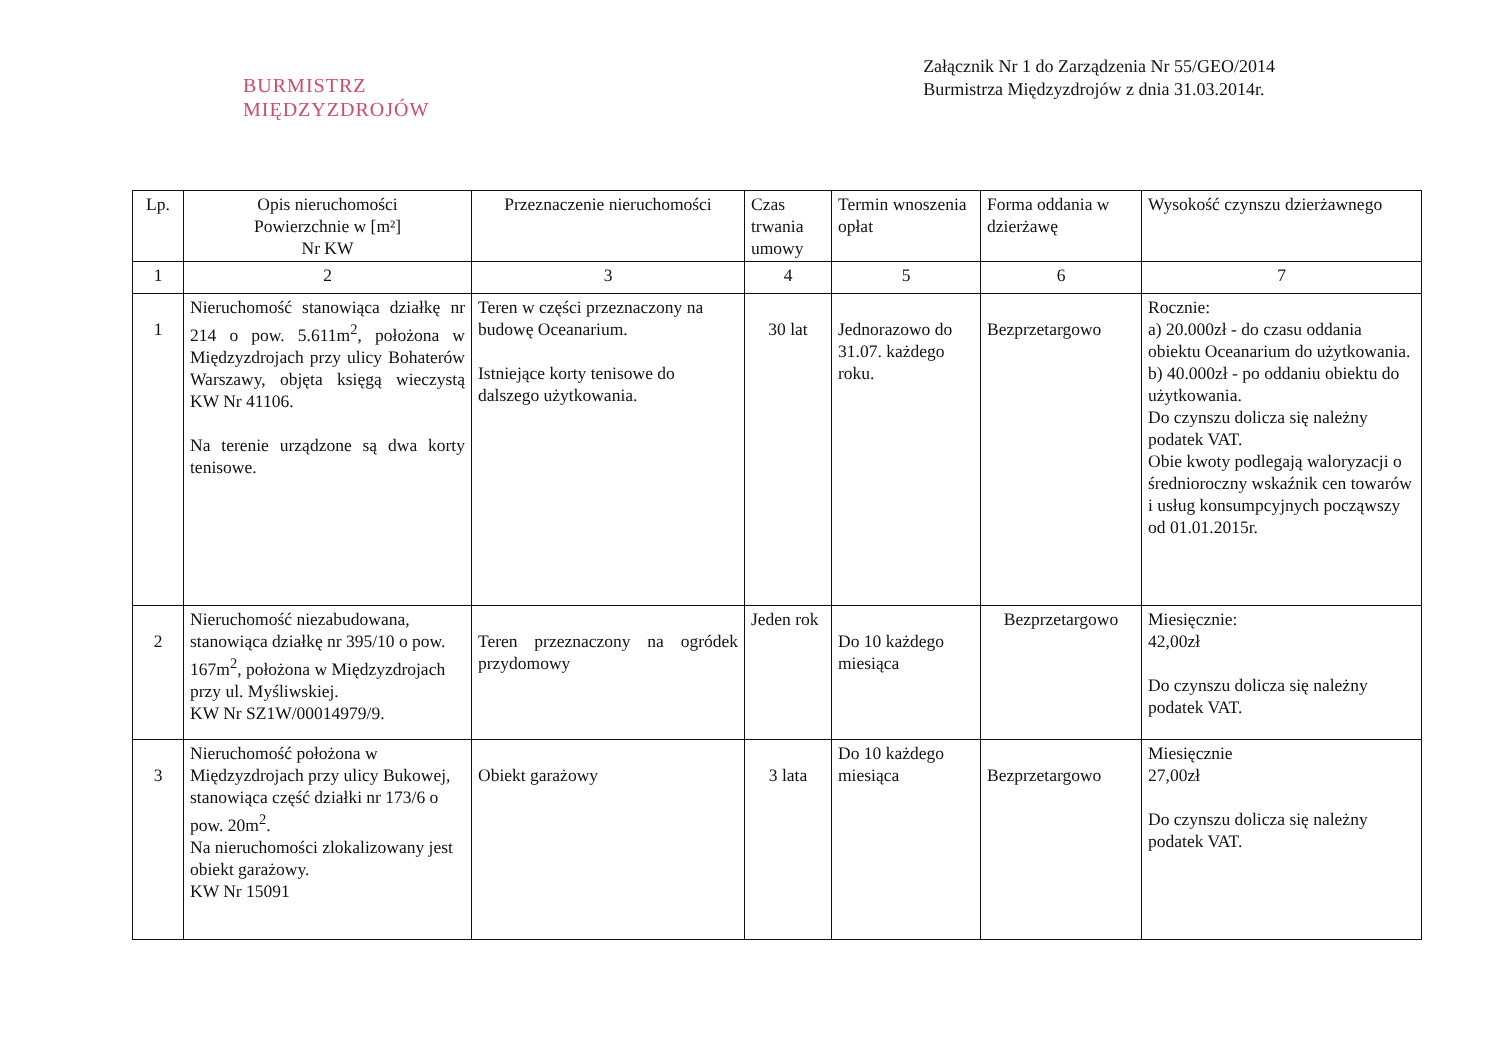BURMISTRZ
MIĘDZYZDROJÓW
Załącznik Nr 1 do Zarządzenia Nr 55/GEO/2014
Burmistrza Międzyzdrojów z dnia 31.03.2014r.
| Lp. | Opis nieruchomości Powierzchnie w [m²] Nr KW | Przeznaczenie nieruchomości | Czas trwania umowy | Termin wnoszenia opłat | Forma oddania w dzierżawę | Wysokość czynszu dzierżawnego |
| --- | --- | --- | --- | --- | --- | --- |
| 1 | 2 | 3 | 4 | 5 | 6 | 7 |
| 1 | Nieruchomość stanowiąca działkę nr 214 o pow. 5.611m<sup>2</sup>, położona w Międzyzdrojach przy ulicy Bohaterów Warszawy, objęta księgą wieczystą KW Nr 41106. Na terenie urządzone są dwa korty tenisowe. | Teren w części przeznaczony na budowę Oceanarium. Istniejące korty tenisowe do dalszego użytkowania. | 30 lat | Jednorazowo do 31.07. każdego roku. | Bezprzetargowo | Rocznie: a) 20.000zł - do czasu oddania obiektu Oceanarium do użytkowania. b) 40.000zł - po oddaniu obiektu do użytkowania. Do czynszu dolicza się należny podatek VAT. Obie kwoty podlegają waloryzacji o średnioroczny wskaźnik cen towarów i usług konsumpcyjnych począwszy od 01.01.2015r. |
| 2 | Nieruchomość niezabudowana, stanowiąca działkę nr 395/10 o pow. 167m<sup>2</sup>, położona w Międzyzdrojach przy ul. Myśliwskiej. KW Nr SZ1W/00014979/9. | Teren przeznaczony na ogródek przydomowy | Jeden rok | Do 10 każdego miesiąca | Bezprzetargowo | Miesięcznie: 42,00zł Do czynszu dolicza się należny podatek VAT. |
| 3 | Nieruchomość położona w Międzyzdrojach przy ulicy Bukowej, stanowiąca część działki nr 173/6 o pow. 20m<sup>2</sup>. Na nieruchomości zlokalizowany jest obiekt garażowy. KW Nr 15091 | Obiekt garażowy | 3 lata | Do 10 każdego miesiąca | Bezprzetargowo | Miesięcznie 27,00zł Do czynszu dolicza się należny podatek VAT. |